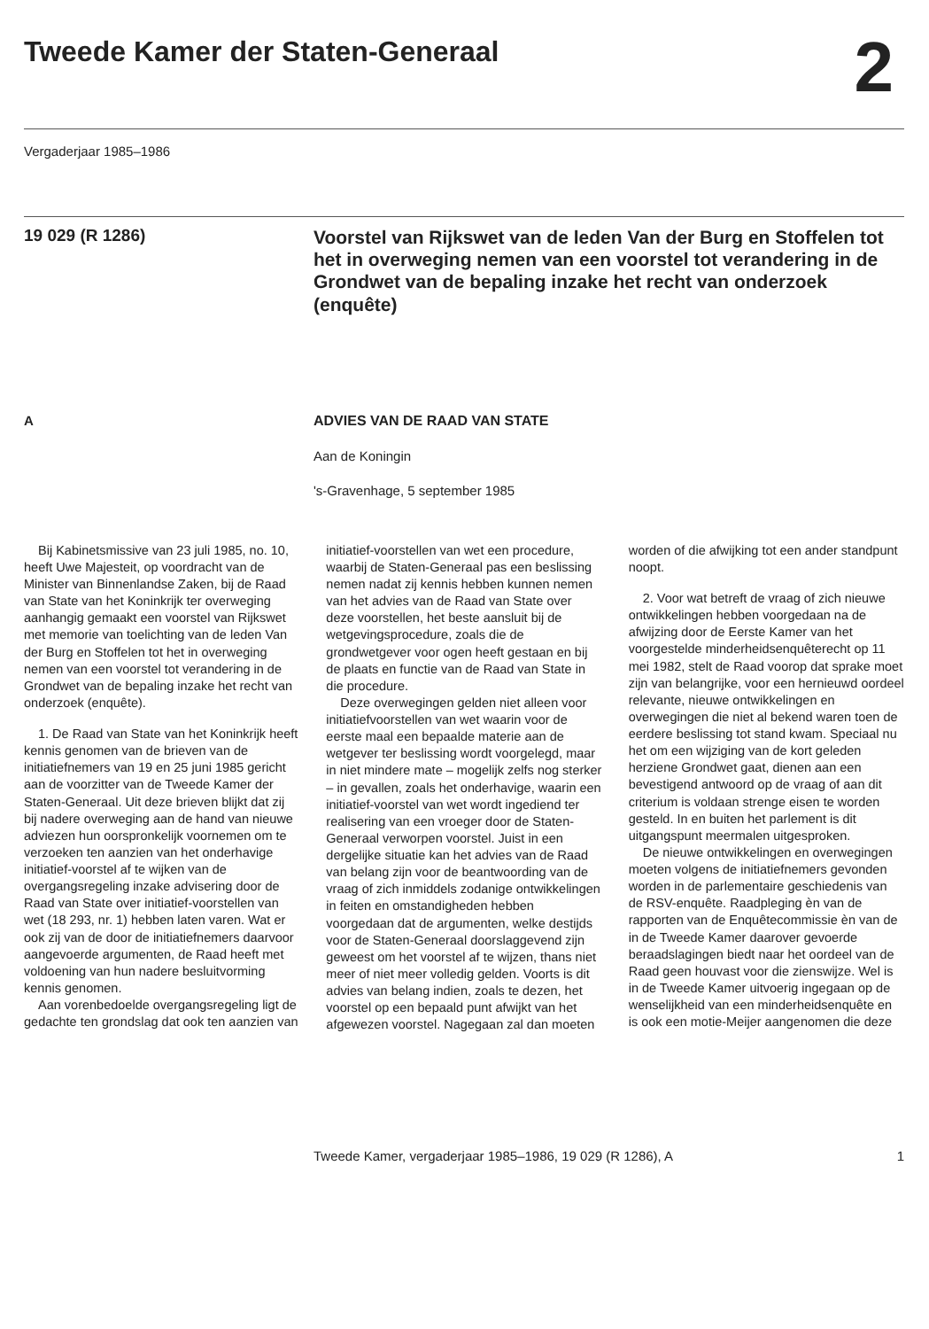Tweede Kamer der Staten-Generaal
2
Vergaderjaar 1985–1986
19 029 (R 1286)
Voorstel van Rijkswet van de leden Van der Burg en Stoffelen tot het in overweging nemen van een voorstel tot verandering in de Grondwet van de bepaling inzake het recht van onderzoek (enquête)
A ADVIES VAN DE RAAD VAN STATE
Aan de Koningin
's-Gravenhage, 5 september 1985
Bij Kabinetsmissive van 23 juli 1985, no. 10, heeft Uwe Majesteit, op voordracht van de Minister van Binnenlandse Zaken, bij de Raad van State van het Koninkrijk ter overweging aanhangig gemaakt een voorstel van Rijkswet met memorie van toelichting van de leden Van der Burg en Stoffelen tot het in overweging nemen van een voorstel tot verandering in de Grondwet van de bepaling inzake het recht van onderzoek (enquête).
1. De Raad van State van het Koninkrijk heeft kennis genomen van de brieven van de initiatiefnemers van 19 en 25 juni 1985 gericht aan de voorzitter van de Tweede Kamer der Staten-Generaal. Uit deze brieven blijkt dat zij bij nadere overweging aan de hand van nieuwe adviezen hun oorspronkelijk voornemen om te verzoeken ten aanzien van het onderhavige initiatief-voorstel af te wijken van de overgangsregeling inzake advisering door de Raad van State over initiatief-voorstellen van wet (18 293, nr. 1) hebben laten varen. Wat er ook zij van de door de initiatiefnemers daarvoor aangevoerde argumenten, de Raad heeft met voldoening van hun nadere besluitvorming kennis genomen.
Aan vorenbedoelde overgangsregeling ligt de gedachte ten grondslag dat ook ten aanzien van
initiatief-voorstellen van wet een procedure, waarbij de Staten-Generaal pas een beslissing nemen nadat zij kennis hebben kunnen nemen van het advies van de Raad van State over deze voorstellen, het beste aansluit bij de wetgevingsprocedure, zoals die de grondwetgever voor ogen heeft gestaan en bij de plaats en functie van de Raad van State in die procedure.
Deze overwegingen gelden niet alleen voor initiatiefvoorstellen van wet waarin voor de eerste maal een bepaalde materie aan de wetgever ter beslissing wordt voorgelegd, maar in niet mindere mate – mogelijk zelfs nog sterker – in gevallen, zoals het onderhavige, waarin een initiatief-voorstel van wet wordt ingediend ter realisering van een vroeger door de Staten-Generaal verworpen voorstel. Juist in een dergelijke situatie kan het advies van de Raad van belang zijn voor de beantwoording van de vraag of zich inmiddels zodanige ontwikkelingen in feiten en omstandigheden hebben voorgedaan dat de argumenten, welke destijds voor de Staten-Generaal doorslaggevend zijn geweest om het voorstel af te wijzen, thans niet meer of niet meer volledig gelden. Voorts is dit advies van belang indien, zoals te dezen, het voorstel op een bepaald punt afwijkt van het afgewezen voorstel. Nagegaan zal dan moeten
worden of die afwijking tot een ander standpunt noopt.
2. Voor wat betreft de vraag of zich nieuwe ontwikkelingen hebben voorgedaan na de afwijzing door de Eerste Kamer van het voorgestelde minderheidsenquêterecht op 11 mei 1982, stelt de Raad voorop dat sprake moet zijn van belangrijke, voor een hernieuwd oordeel relevante, nieuwe ontwikkelingen en overwegingen die niet al bekend waren toen de eerdere beslissing tot stand kwam. Speciaal nu het om een wijziging van de kort geleden herziene Grondwet gaat, dienen aan een bevestigend antwoord op de vraag of aan dit criterium is voldaan strenge eisen te worden gesteld. In en buiten het parlement is dit uitgangspunt meermalen uitgesproken.
De nieuwe ontwikkelingen en overwegingen moeten volgens de initiatiefnemers gevonden worden in de parlementaire geschiedenis van de RSV-enquête. Raadpleging èn van de rapporten van de Enquêtecommissie èn van de in de Tweede Kamer daarover gevoerde beraadslagingen biedt naar het oordeel van de Raad geen houvast voor die zienswijze. Wel is in de Tweede Kamer uitvoerig ingegaan op de wenselijkheid van een minderheidsenquête en is ook een motie-Meijer aangenomen die deze
Tweede Kamer, vergaderjaar 1985–1986, 19 029 (R 1286), A 1